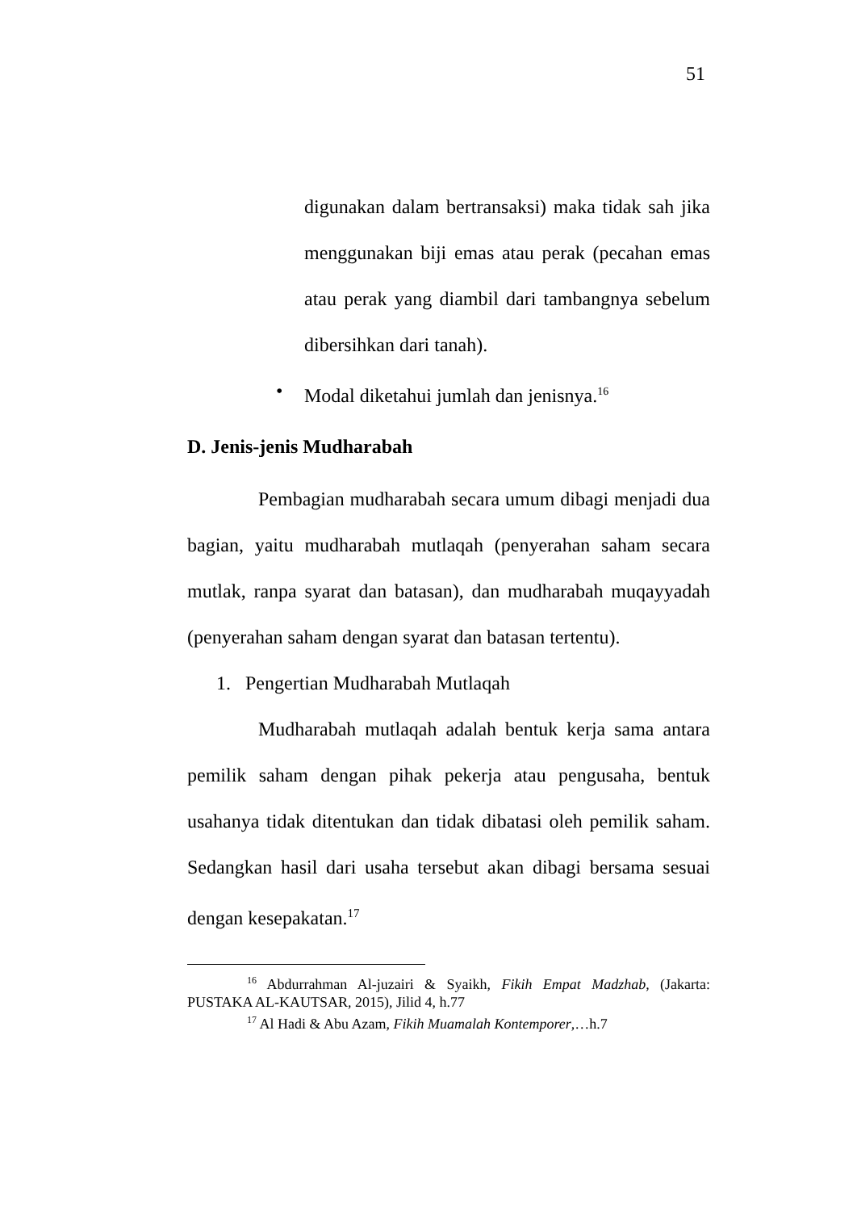51
digunakan dalam bertransaksi) maka tidak sah jika menggunakan biji emas atau perak (pecahan emas atau perak yang diambil dari tambangnya sebelum dibersihkan dari tanah).
• Modal diketahui jumlah dan jenisnya.<sup>16</sup>
D. Jenis-jenis Mudharabah
Pembagian mudharabah secara umum dibagi menjadi dua bagian, yaitu mudharabah mutlaqah (penyerahan saham secara mutlak, ranpa syarat dan batasan), dan mudharabah muqayyadah (penyerahan saham dengan syarat dan batasan tertentu).
1. Pengertian Mudharabah Mutlaqah
Mudharabah mutlaqah adalah bentuk kerja sama antara pemilik saham dengan pihak pekerja atau pengusaha, bentuk usahanya tidak ditentukan dan tidak dibatasi oleh pemilik saham. Sedangkan hasil dari usaha tersebut akan dibagi bersama sesuai dengan kesepakatan.<sup>17</sup>
<sup>16</sup> Abdurrahman Al-juzairi & Syaikh, Fikih Empat Madzhab, (Jakarta: PUSTAKA AL-KAUTSAR, 2015), Jilid 4, h.77
<sup>17</sup> Al Hadi & Abu Azam, Fikih Muamalah Kontemporer,…h.7